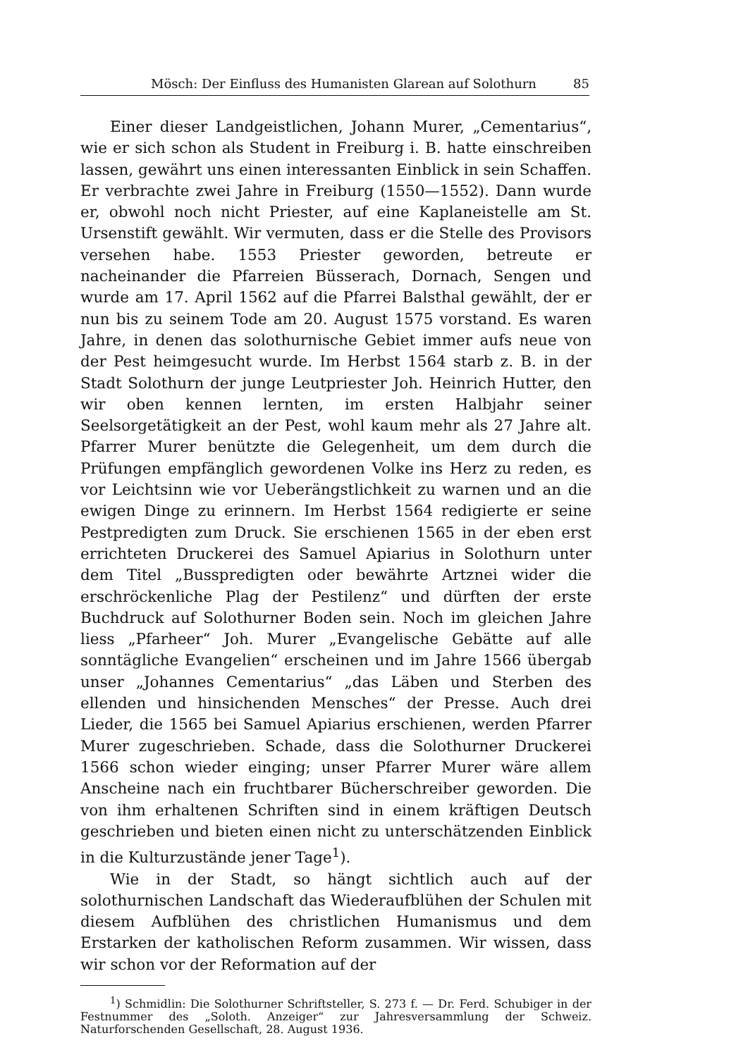Mösch: Der Einfluss des Humanisten Glarean auf Solothurn 85
Einer dieser Landgeistlichen, Johann Murer, „Cementarius“, wie er sich schon als Student in Freiburg i. B. hatte einschreiben lassen, gewährt uns einen interessanten Einblick in sein Schaffen. Er verbrachte zwei Jahre in Freiburg (1550—1552). Dann wurde er, obwohl noch nicht Priester, auf eine Kaplaneistelle am St. Ursenstift gewählt. Wir vermuten, dass er die Stelle des Provisors versehen habe. 1553 Priester geworden, betreute er nacheinander die Pfarreien Büsserach, Dornach, Sengen und wurde am 17. April 1562 auf die Pfarrei Balsthal gewählt, der er nun bis zu seinem Tode am 20. August 1575 vorstand. Es waren Jahre, in denen das solothurnische Gebiet immer aufs neue von der Pest heimgesucht wurde. Im Herbst 1564 starb z. B. in der Stadt Solothurn der junge Leutpriester Joh. Heinrich Hutter, den wir oben kennen lernten, im ersten Halbjahr seiner Seelsorgetätigkeit an der Pest, wohl kaum mehr als 27 Jahre alt. Pfarrer Murer benützte die Gelegenheit, um dem durch die Prüfungen empfänglich gewordenen Volke ins Herz zu reden, es vor Leichtsinn wie vor Ueberängstlichkeit zu warnen und an die ewigen Dinge zu erinnern. Im Herbst 1564 redigierte er seine Pestpredigten zum Druck. Sie erschienen 1565 in der eben erst errichteten Druckerei des Samuel Apiarius in Solothurn unter dem Titel „Busspredigten oder bewährte Artznei wider die erschröckenliche Plag der Pestilenz“ und dürften der erste Buchdruck auf Solothurner Boden sein. Noch im gleichen Jahre liess „Pfarheer“ Joh. Murer „Evangelische Gebätte auf alle sonntägliche Evangelien“ erscheinen und im Jahre 1566 übergab unser „Johannes Cementarius“ „das Läben und Sterben des ellenden und hinsichenden Mensches“ der Presse. Auch drei Lieder, die 1565 bei Samuel Apiarius erschienen, werden Pfarrer Murer zugeschrieben. Schade, dass die Solothurner Druckerei 1566 schon wieder einging; unser Pfarrer Murer wäre allem Anscheine nach ein fruchtbarer Bücherschreiber geworden. Die von ihm erhaltenen Schriften sind in einem kräftigen Deutsch geschrieben und bieten einen nicht zu unterschätzenden Einblick in die Kulturzustände jener Tage<sup>1</sup>).
Wie in der Stadt, so hängt sichtlich auch auf der solothurnischen Landschaft das Wiederaufblühen der Schulen mit diesem Aufblühen des christlichen Humanismus und dem Erstarken der katholischen Reform zusammen. Wir wissen, dass wir schon vor der Reformation auf der
<sup>1</sup>) Schmidlin: Die Solothurner Schriftsteller, S. 273 f. — Dr. Ferd. Schubiger in der Festnummer des „Soloth. Anzeiger“ zur Jahresversammlung der Schweiz. Naturforschenden Gesellschaft, 28. August 1936.